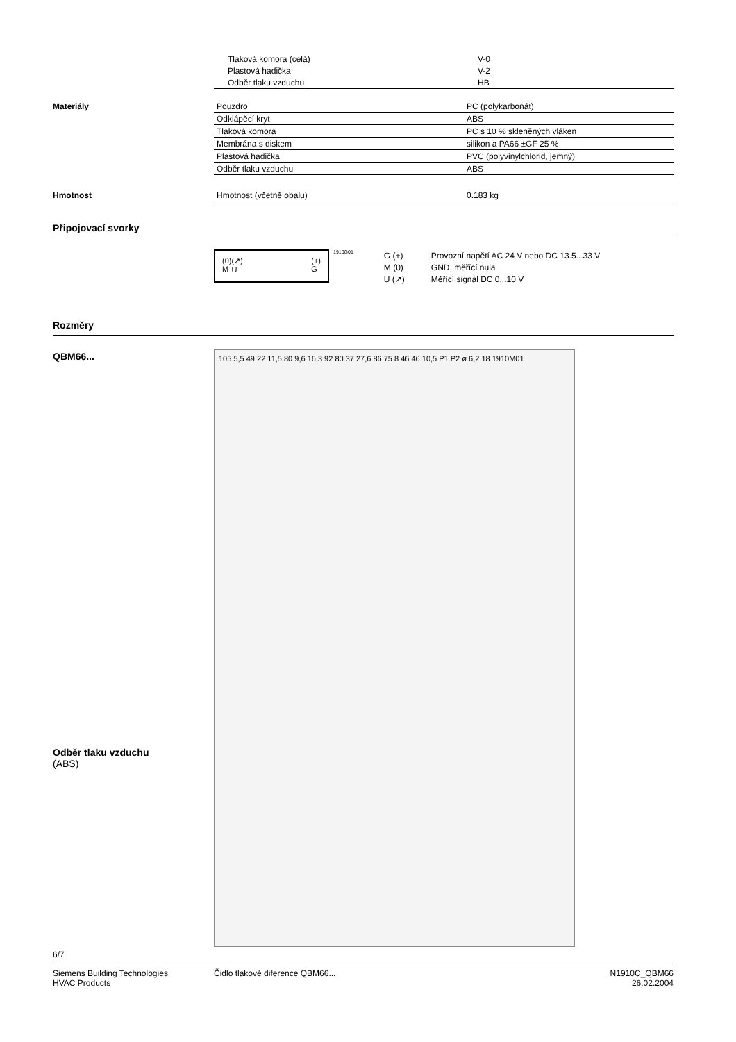| Tlaková komora (celá) | V-0 |
| Plastová hadička | V-2 |
| Odběr tlaku vzduchu | HB |
Materiály
| Pouzdro | PC (polykarbonát) |
| Odklápěcí kryt | ABS |
| Tlaková komora | PC s 10 % skleněných vláken |
| Membrána s diskem | silikon a PA66 ±GF 25 % |
| Plastová hadička | PVC (polyvinylchlorid, jemný) |
| Odběr tlaku vzduchu | ABS |
Hmotnost
| Hmotnost (včetně obalu) | 0.183 kg |
Připojovací svorky
(0)
M (↗)
U (+)
G
1910G01
| G (+) | Provozní napětí AC 24 V nebo DC 13.5...33 V |
| M (0) | GND, měřící nula |
| U (↗) | Měřící signál DC 0...10 V |
Rozměry
QBM66...
105 5,5 49 22 11,5 80 9,6 16,3 92 80 37 27,6 86 75 8 46 46 10,5 P1 P2 ø 6,2 18 1910M01
Odběr tlaku vzduchu
(ABS)
6/7
Siemens Building Technologies
HVAC Products
Čidlo tlakové diference QBM66...
N1910C_QBM66
26.02.2004